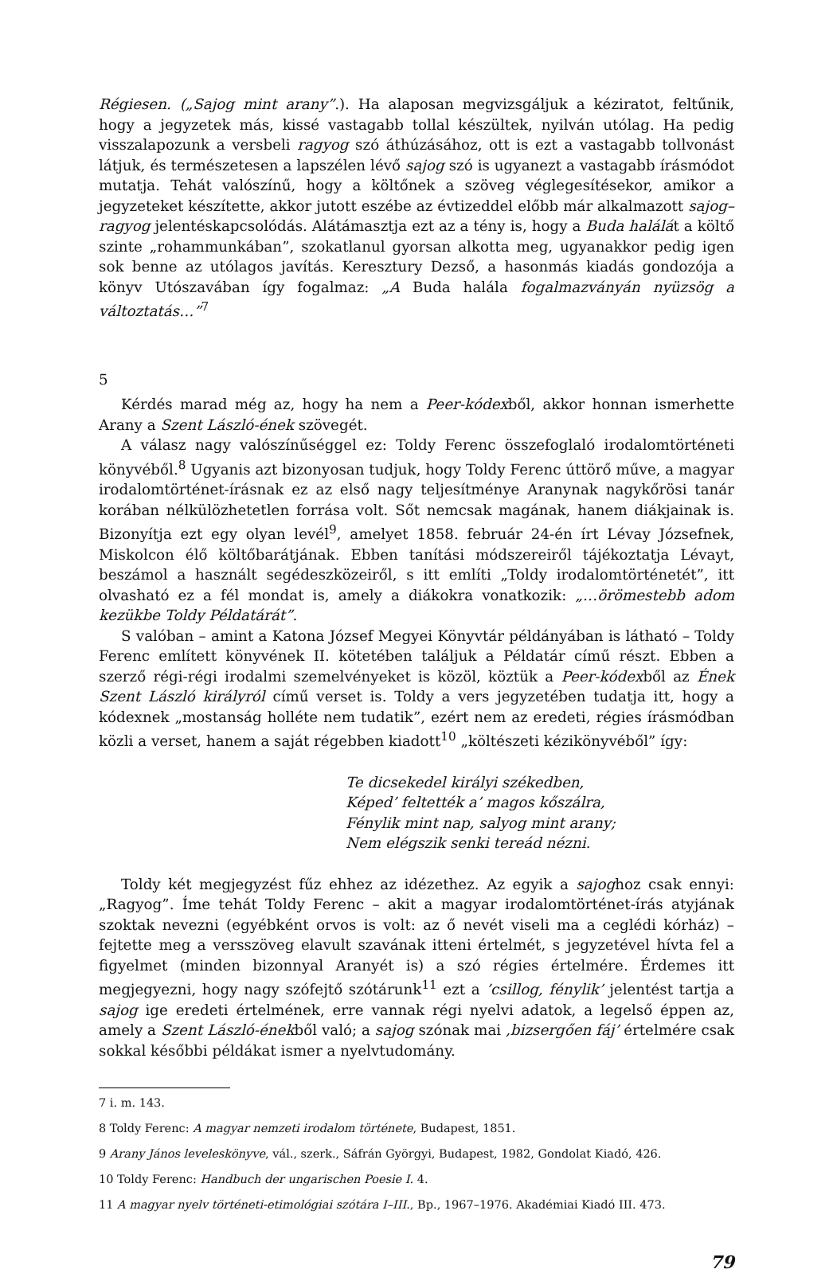Régiesen. („Sajog mint arany”.). Ha alaposan megvizsgáljuk a kéziratot, feltűnik, hogy a jegyzetek más, kissé vastagabb tollal készültek, nyilván utólag. Ha pedig visszalapozunk a versbeli ragyog szó áthúzásához, ott is ezt a vastagabb tollvonást látjuk, és természetesen a lapszélen lévő sajog szó is ugyanezt a vastagabb írásmódot mutatja. Tehát valószínű, hogy a költőnek a szöveg véglegesítésekor, amikor a jegyzeteket készítette, akkor jutott eszébe az évtizeddel előbb már alkalmazott sajog–ragyog jelentéskapcsolódás. Alátámasztja ezt az a tény is, hogy a Buda halálát a költő szinte „rohammunkában”, szokatlanul gyorsan alkotta meg, ugyanakkor pedig igen sok benne az utólagos javítás. Keresztury Dezső, a hasonmás kiadás gondozója a könyv Utószavában így fogalmaz: „A Buda halála fogalmazványán nyüzsög a változtatás…”<sup>7</sup>
5
Kérdés marad még az, hogy ha nem a Peer-kódexből, akkor honnan ismerhette Arany a Szent László-ének szövegét.
A válasz nagy valószínűséggel ez: Toldy Ferenc összefoglaló irodalomtörténeti könyvéből.<sup>8</sup> Ugyanis azt bizonyosan tudjuk, hogy Toldy Ferenc úttörő műve, a magyar irodalomtörténet-írásnak ez az első nagy teljesítménye Aranynak nagykőrösi tanár korában nélkülözhetetlen forrása volt. Sőt nemcsak magának, hanem diákjainak is. Bizonyítja ezt egy olyan levél<sup>9</sup>, amelyet 1858. február 24-én írt Lévay Józsefnek, Miskolcon élő költőbarátjának. Ebben tanítási módszereiről tájékoztatja Lévayt, beszámol a használt segédeszközeiről, s itt említi „Toldy irodalomtörténetét”, itt olvasható ez a fél mondat is, amely a diákokra vonatkozik: „…örömestebb adom kezükbe Toldy Példatárát”.
S valóban – amint a Katona József Megyei Könyvtár példányában is látható – Toldy Ferenc említett könyvének II. kötetében találjuk a Példatár című részt. Ebben a szerző régi-régi irodalmi szemelvényeket is közöl, köztük a Peer-kódexből az Ének Szent László királyról című verset is. Toldy a vers jegyzetében tudatja itt, hogy a kódexnek „mostanság holléte nem tudatik”, ezért nem az eredeti, régies írásmódban közli a verset, hanem a saját régebben kiadott<sup>10</sup> „költészeti kézikönyvéből” így:
Te dicsekedel királyi székedben,
Képed’ feltették a’ magos kőszálra,
Fénylik mint nap, salyog mint arany;
Nem elégszik senki tereád nézni.
Toldy két megjegyzést fűz ehhez az idézethez. Az egyik a sajoghoz csak ennyi: „Ragyog”. Íme tehát Toldy Ferenc – akit a magyar irodalomtörténet-írás atyjának szoktak nevezni (egyébként orvos is volt: az ő nevét viseli ma a ceglédi kórház) – fejtette meg a versszöveg elavult szavának itteni értelmét, s jegyzetével hívta fel a figyelmet (minden bizonnyal Aranyét is) a szó régies értelmére. Érdemes itt megjegyezni, hogy nagy szófejtő szótárunk<sup>11</sup> ezt a ’csillog, fénylik’ jelentést tartja a sajog ige eredeti értelmének, erre vannak régi nyelvi adatok, a legelső éppen az, amely a Szent László-énekből való; a sajog szónak mai ‚bizsergően fáj’ értelmére csak sokkal későbbi példákat ismer a nyelvtudomány.
7 i. m. 143.
8 Toldy Ferenc: A magyar nemzeti irodalom története, Budapest, 1851.
9 Arany János leveleskönyve, vál., szerk., Sáfrán Györgyi, Budapest, 1982, Gondolat Kiadó, 426.
10 Toldy Ferenc: Handbuch der ungarischen Poesie I. 4.
11 A magyar nyelv történeti-etimológiai szótára I–III., Bp., 1967–1976. Akadémiai Kiadó III. 473.
79